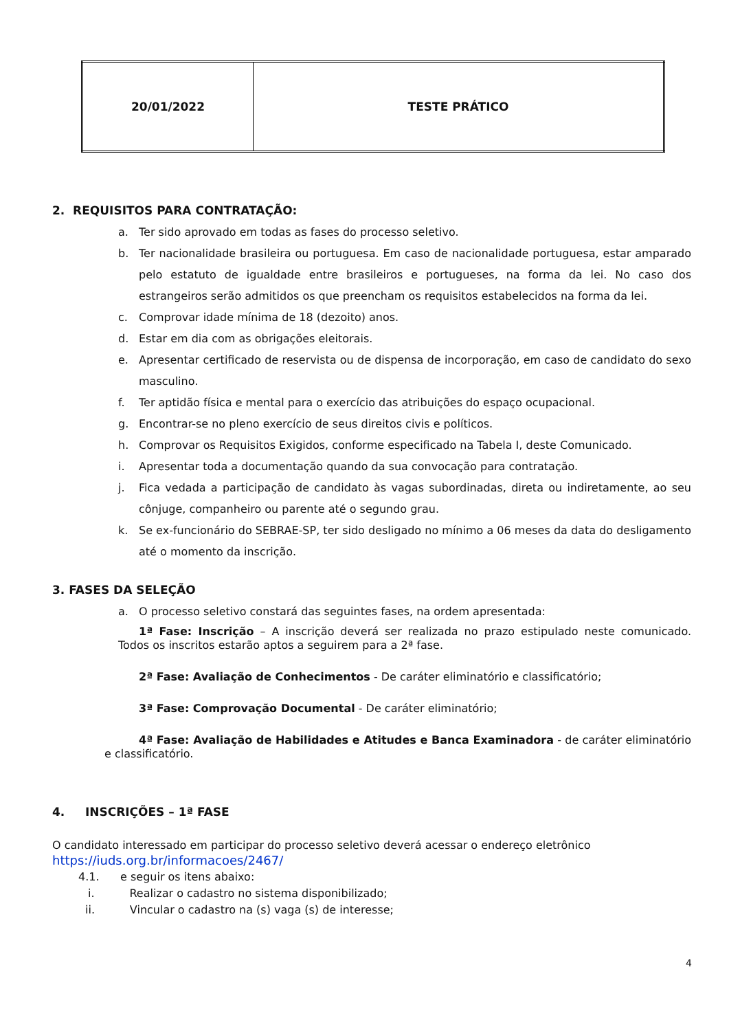| 20/01/2022 | TESTE PRÁTICO |
2. REQUISITOS PARA CONTRATAÇÃO:
a. Ter sido aprovado em todas as fases do processo seletivo.
b. Ter nacionalidade brasileira ou portuguesa. Em caso de nacionalidade portuguesa, estar amparado pelo estatuto de igualdade entre brasileiros e portugueses, na forma da lei. No caso dos estrangeiros serão admitidos os que preencham os requisitos estabelecidos na forma da lei.
c. Comprovar idade mínima de 18 (dezoito) anos.
d. Estar em dia com as obrigações eleitorais.
e. Apresentar certificado de reservista ou de dispensa de incorporação, em caso de candidato do sexo masculino.
f. Ter aptidão física e mental para o exercício das atribuições do espaço ocupacional.
g. Encontrar-se no pleno exercício de seus direitos civis e políticos.
h. Comprovar os Requisitos Exigidos, conforme especificado na Tabela I, deste Comunicado.
i. Apresentar toda a documentação quando da sua convocação para contratação.
j. Fica vedada a participação de candidato às vagas subordinadas, direta ou indiretamente, ao seu cônjuge, companheiro ou parente até o segundo grau.
k. Se ex-funcionário do SEBRAE-SP, ter sido desligado no mínimo a 06 meses da data do desligamento até o momento da inscrição.
3. FASES DA SELEÇÃO
a. O processo seletivo constará das seguintes fases, na ordem apresentada:
1ª Fase: Inscrição – A inscrição deverá ser realizada no prazo estipulado neste comunicado. Todos os inscritos estarão aptos a seguirem para a 2ª fase.
2ª Fase: Avaliação de Conhecimentos - De caráter eliminatório e classificatório;
3ª Fase: Comprovação Documental - De caráter eliminatório;
4ª Fase: Avaliação de Habilidades e Atitudes e Banca Examinadora - de caráter eliminatório e classificatório.
4. INSCRIÇÕES – 1ª FASE
O candidato interessado em participar do processo seletivo deverá acessar o endereço eletrônico
https://iuds.org.br/informacoes/2467/
4.1. e seguir os itens abaixo:
i. Realizar o cadastro no sistema disponibilizado;
ii. Vincular o cadastro na (s) vaga (s) de interesse;
4